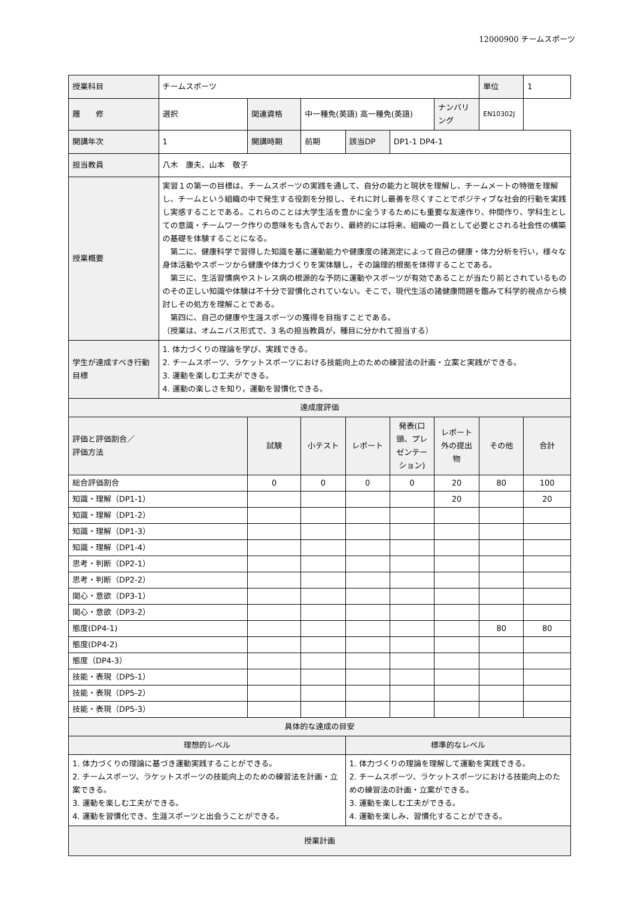12000900 チームスポーツ
| 授業科目 | チームスポーツ | | | | | | 単位 | 1 | |
| 履 修 | 選択 | 関連資格 | 中一種免(英語) 高一種免(英語) | | | ナンバリング | EN10302J | | |
| 開講年次 | 1 | 開講時期 | 前期 | 該当DP | DP1-1 DP4-1 | | | | |
| 担当教員 | 八木 康夫、山本 敬子 | | | | | | | | |
| 授業概要 | 実習１の第一の目標は、チームスポーツの実践を通して、自分の能力と現状を理解し、チームメートの特徴を理解し、チームという組織の中で発生する役割を分担し、それに対し最善を尽くすことでポジティブな社会的行動を実践し実感することである。これらのことは大学生活を豊かに全うするためにも重要な友達作り、仲間作り、学科生としての意識・チームワーク作りの意味をも含んでおり、最終的には将来、組織の一員として必要とされる社会性の構築の基礎を体験することになる。 第二に、健康科学で習得した知識を基に運動能力や健康度の諸測定によって自己の健康・体力分析を行い，様々な身体活動やスポーツから健康や体力づくりを実体験し，その論理的根拠を体得することである。 第三に、生活習慣病やストレス病の根源的な予防に運動やスポーツが有効であることが当たり前とされているもののその正しい知識や体験は不十分で習慣化されていない。そこで，現代生活の諸健康問題を鑑みて科学的視点から検討しその処方を理解ことである。 第四に、自己の健康や生涯スポーツの獲得を目指すことである。 （授業は、オムニバス形式で、3 名の担当教員が，種目に分かれて担当する） | | | | | | | | |
| 学生が達成すべき行動目標 | 1. 体力づくりの理論を学び、実践できる。 2. チームスポーツ、ラケットスポーツにおける技能向上のための練習法の計画・立案と実践ができる。 3. 運動を楽しむ工夫ができる。 4. 運動の楽しさを知り，運動を習慣化できる。 | | | | | | | | |
| 達成度評価 | | | | | | | | | |
| 評価と評価割合／ 評価方法 | | 試験 | 小テスト | レポート | 発表(口頭、プレゼンテーション) | レポート外の提出物 | その他 | 合計 | |
| 総合評価割合 | | 0 | 0 | 0 | 0 | 20 | 80 | 100 | |
| 知識・理解（DP1-1） | | | | | | 20 | | 20 | |
| 知識・理解（DP1-2） | | | | | | | | | |
| 知識・理解（DP1-3） | | | | | | | | | |
| 知識・理解（DP1-4） | | | | | | | | | |
| 思考・判断（DP2-1） | | | | | | | | | |
| 思考・判断（DP2-2） | | | | | | | | | |
| 関心・意欲（DP3-1） | | | | | | | | | |
| 関心・意欲（DP3-2） | | | | | | | | | |
| 態度(DP4-1) | | | | | | | 80 | 80 | |
| 態度(DP4-2) | | | | | | | | | |
| 態度（DP4-3） | | | | | | | | | |
| 技能・表現（DP5-1） | | | | | | | | | |
| 技能・表現（DP5-2） | | | | | | | | | |
| 技能・表現（DP5-3） | | | | | | | | | |
| 具体的な達成の目安 | | | | | | | | | |
| 理想的レベル | | | | 標準的なレベル | | | | | |
| 1. 体力づくりの理論に基づき運動実践することができる。 2. チームスポーツ、ラケットスポーツの技能向上のための練習法を計画・立案できる。 3. 運動を楽しむ工夫ができる。 4. 運動を習慣化でき、生涯スポーツと出会うことができる。 | | | | 1. 体力づくりの理論を理解して運動を実践できる。 2. チームスポーツ、ラケットスポーツにおける技能向上のための練習法の計画・立案ができる。 3. 運動を楽しむ工夫ができる。 4. 運動を楽しみ、習慣化することができる。 | | | | | |
| 授業計画 | | | | | | | | | |